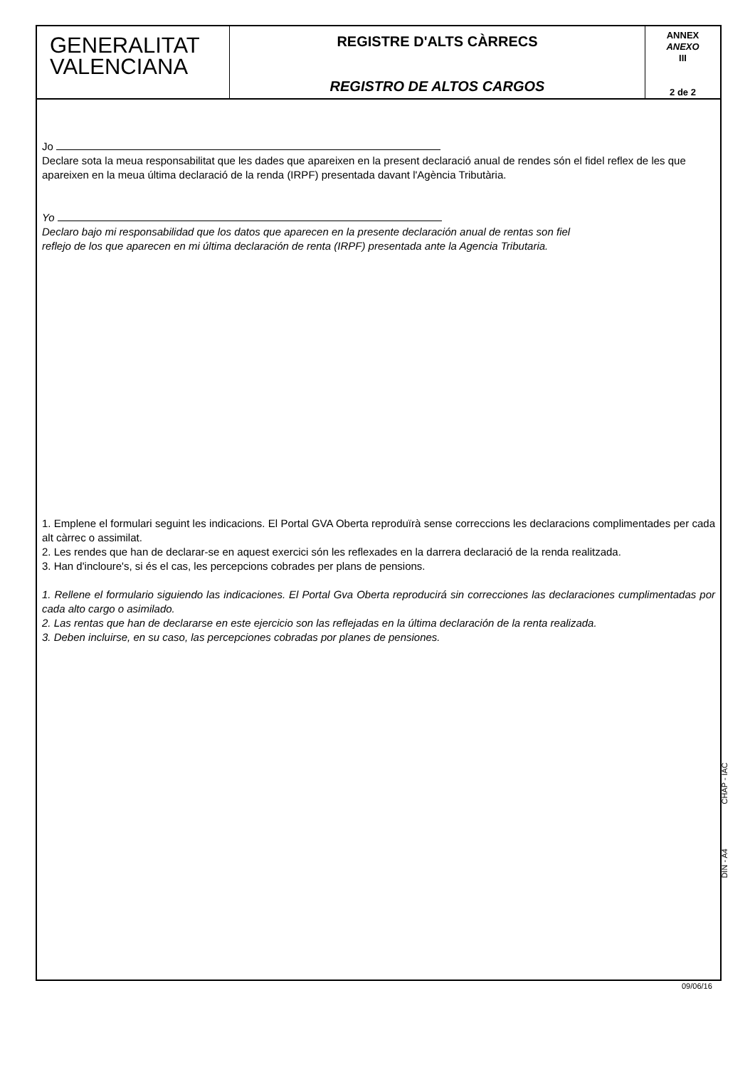GENERALITAT
VALENCIANA
REGISTRE D'ALTS CÀRRECS
REGISTRO DE ALTOS CARGOS
ANNEX
ANEXO
III
2 de 2
Jo
Declare sota la meua responsabilitat que les dades que apareixen en la present declaració anual de rendes són el fidel reflex de les que apareixen en la meua última declaració de la renda (IRPF) presentada davant l'Agència Tributària.
Yo
Declaro bajo mi responsabilidad que los datos que aparecen en la presente declaración anual de rentas son fiel
reflejo de los que aparecen en mi última declaración de renta (IRPF) presentada ante la Agencia Tributaria.
1. Emplene el formulari seguint les indicacions. El Portal GVA Oberta reproduïrà sense correccions les declaracions complimentades per cada alt càrrec o assimilat.
2. Les rendes que han de declarar-se en aquest exercici són les reflexades en la darrera declaració de la renda realitzada.
3. Han d'incloure's, si és el cas, les percepcions cobrades per plans de pensions.
1. Rellene el formulario siguiendo las indicaciones. El Portal Gva Oberta reproducirá sin correcciones las declaraciones cumplimentadas por cada alto cargo o asimilado.
2. Las rentas que han de declararse en este ejercicio son las reflejadas en la última declaración de la renta realizada.
3. Deben incluirse, en su caso, las percepciones cobradas por planes de pensiones.
CHAP - IAC
DIN - A4
09/06/16